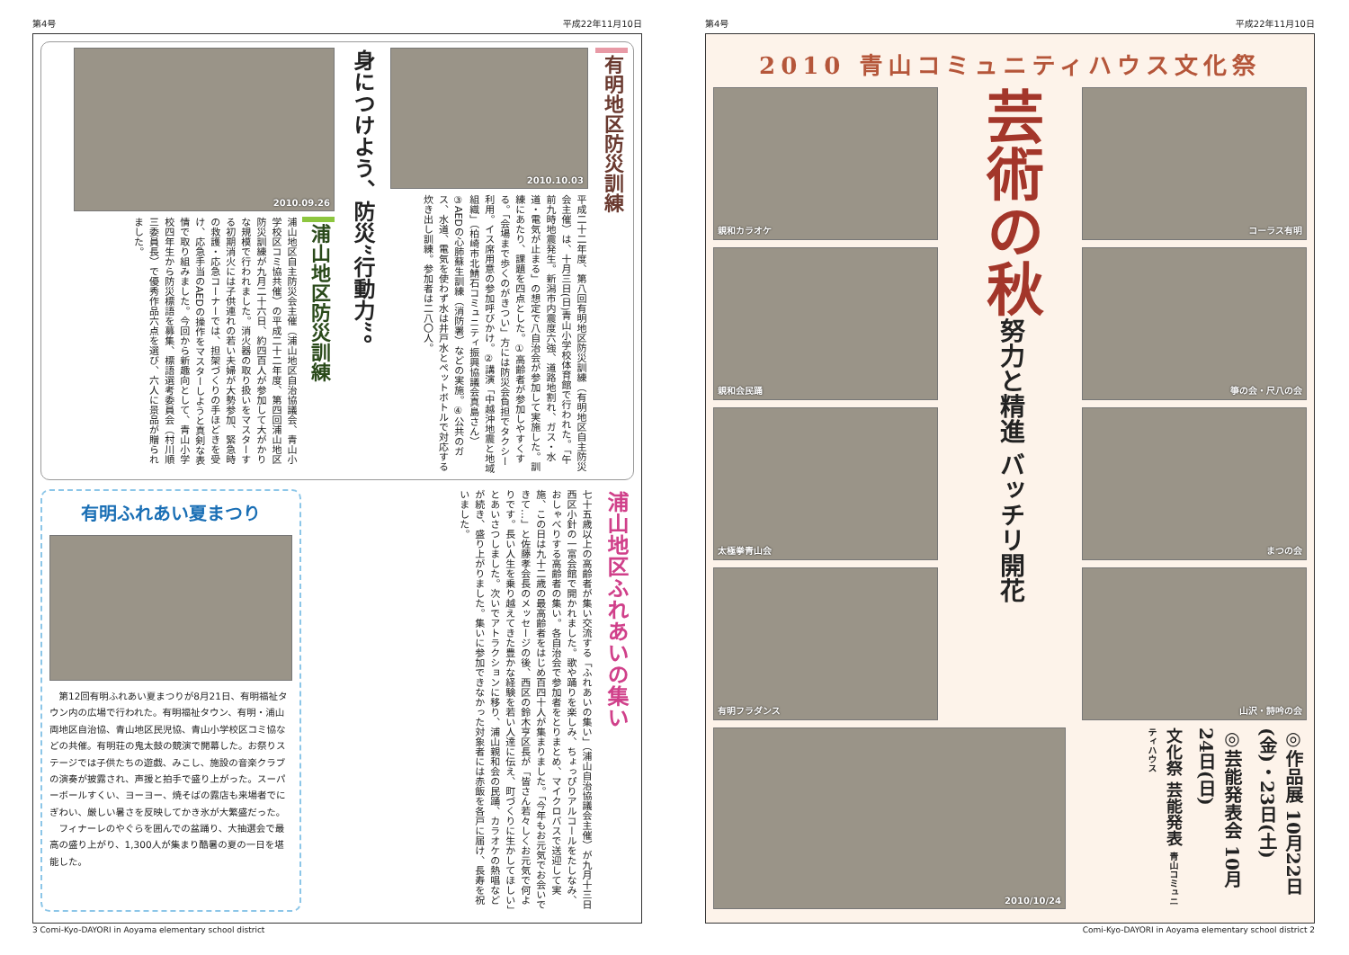第4号 平成22年11月10日
有明地区防災訓練
2010.10.03
平成二十二年度、第八回有明地区防災訓練（有明地区自主防災会主催）は、十月三日(日)青山小学校体育館で行われた。「午前九時地震発生。新潟市内震度六強、道路地割れ、ガス・水道・電気が止まる」の想定で八自治会が参加して実施した。訓練にあたり、課題を四点とした。①高齢者が参加しやすくする。「会場まで歩くのがきつい」方には防災会負担でタクシー利用。イス席用意の参加呼びかけ。②講演「中越沖地震と地域組織」（柏崎市北鯖石コミュニティ振興協議会真島さん）③AEDの心肺蘇生訓練（消防署）などの実施。④公共のガス、水道、電気を使わず水は井戸水とペットボトルで対応する炊き出し訓練。参加者は二八〇人。
身につけよう、防災”行動力”。
2010.09.26
浦山地区防災訓練
浦山地区自主防災会主催（浦山地区自治協議会、青山小学校区コミ協共催）の平成二十二年度、第四回浦山地区防災訓練が九月二十六日、約四百人が参加して大がかりな規模で行われました。消火器の取り扱いをマスターする初期消火には子供連れの若い夫婦が大勢参加、緊急時の救護・応急コーナーでは、担架づくりの手ほどきを受け、応急手当のAEDの操作をマスターしようと真剣な表情で取り組みました。今回から新趣向として、青山小学校四年生から防災標語を募集、標語選考委員会（村川順三委員長）で優秀作品六点を選び、六人に景品が贈られました。
有明ふれあい夏まつり
　第12回有明ふれあい夏まつりが8月21日、有明福祉タウン内の広場で行われた。有明福祉タウン、有明・浦山両地区自治協、青山地区民児協、青山小学校区コミ協などの共催。有明荘の鬼太鼓の競演で開幕した。お祭りステージでは子供たちの遊戯、みこし、施設の音楽クラブの演奏が披露され、声援と拍手で盛り上がった。スーパーボールすくい、ヨーヨー、焼そばの露店も来場者でにぎわい、厳しい暑さを反映してかき氷が大繁盛だった。
　フィナーレのやぐらを囲んでの盆踊り、大抽選会で最高の盛り上がり、1,300人が集まり酷暑の夏の一日を堪能した。
浦山地区ふれあいの集い
七十五歳以上の高齢者が集い交流する「ふれあいの集い」（浦山自治協議会主催）が九月十三日西区小針の一富会館で開かれました。歌や踊りを楽しみ、ちょっぴりアルコールをたしなみ、おしゃべりする高齢者の集い。各自治会で参加者をとりまとめ、マイクロバスで送迎して実施、この日は九十二歳の最高齢者をはじめ百四十人が集まりました。「今年もお元気でお会いできて…」と佐藤孝会長のメッセージの後、西区の鈴木亨区長が「皆さん若々しくお元気で何よりです。長い人生を乗り越えてきた豊かな経験を若い人達に伝え、町づくりに生かしてほしい」とあいさつしました。次いでアトラクションに移り、浦山親和会の民踊、カラオケの熱唱などが続き、盛り上がりました。集いに参加できなかった対象者には赤飯を各戸に届け、長寿を祝いました。
3 Comi-Kyo-DAYORI in Aoyama elementary school district
第4号 平成22年11月10日
2010 青山コミュニティハウス文化祭
親和カラオケ
親和会民踊
太極拳青山会
有明フラダンス
芸術の秋
努力と精進 バッチリ開花
コーラス有明
箏の会・尺八の会
まつの会
山沢・詩吟の会
2010/10/24
◎作品展 10月22日(金)・23日(土)
◎芸能発表会 10月24日(日)
文化祭 芸能発表 青山コミュニティハウス
Comi-Kyo-DAYORI in Aoyama elementary school district 2